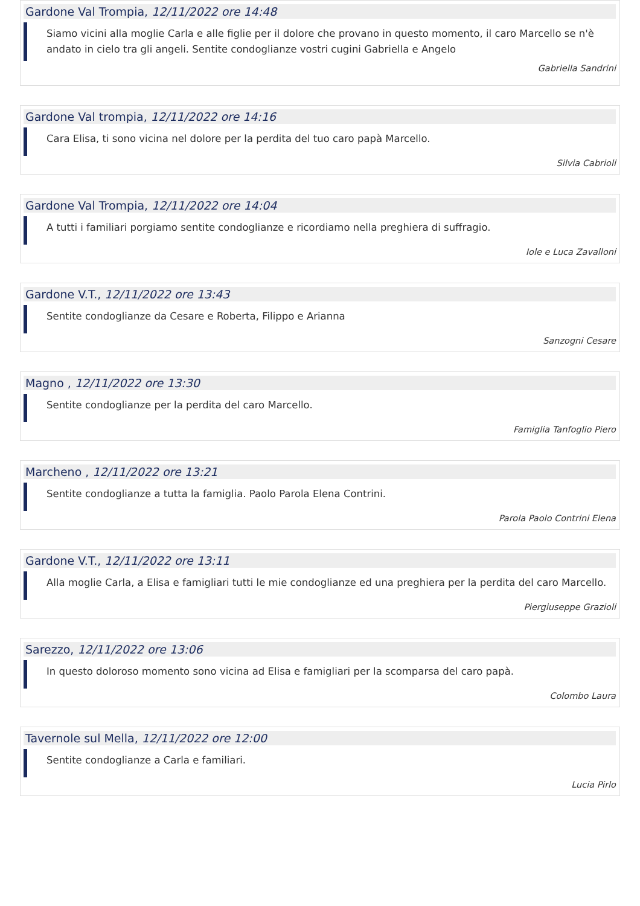Gardone Val Trompia, 12/11/2022 ore 14:48
Siamo vicini alla moglie Carla e alle figlie per il dolore che provano in questo momento, il caro Marcello se n'è andato in cielo tra gli angeli. Sentite condoglianze vostri cugini Gabriella e Angelo
Gabriella Sandrini
Gardone Val trompia, 12/11/2022 ore 14:16
Cara Elisa, ti sono vicina nel dolore per la perdita del tuo caro papà Marcello.
Silvia Cabrioli
Gardone Val Trompia, 12/11/2022 ore 14:04
A tutti i familiari porgiamo sentite condoglianze e ricordiamo nella preghiera di suffragio.
Iole e Luca Zavalloni
Gardone V.T., 12/11/2022 ore 13:43
Sentite condoglianze da Cesare e Roberta, Filippo e Arianna
Sanzogni Cesare
Magno , 12/11/2022 ore 13:30
Sentite condoglianze per la perdita del caro Marcello.
Famiglia Tanfoglio Piero
Marcheno , 12/11/2022 ore 13:21
Sentite condoglianze a tutta la famiglia. Paolo Parola Elena Contrini.
Parola Paolo Contrini Elena
Gardone V.T., 12/11/2022 ore 13:11
Alla moglie Carla, a Elisa e famigliari tutti le mie condoglianze ed una preghiera per la perdita del caro Marcello.
Piergiuseppe Grazioli
Sarezzo, 12/11/2022 ore 13:06
In questo doloroso momento sono vicina ad Elisa e famigliari per la scomparsa del caro papà.
Colombo Laura
Tavernole sul Mella, 12/11/2022 ore 12:00
Sentite condoglianze a Carla e familiari.
Lucia Pirlo